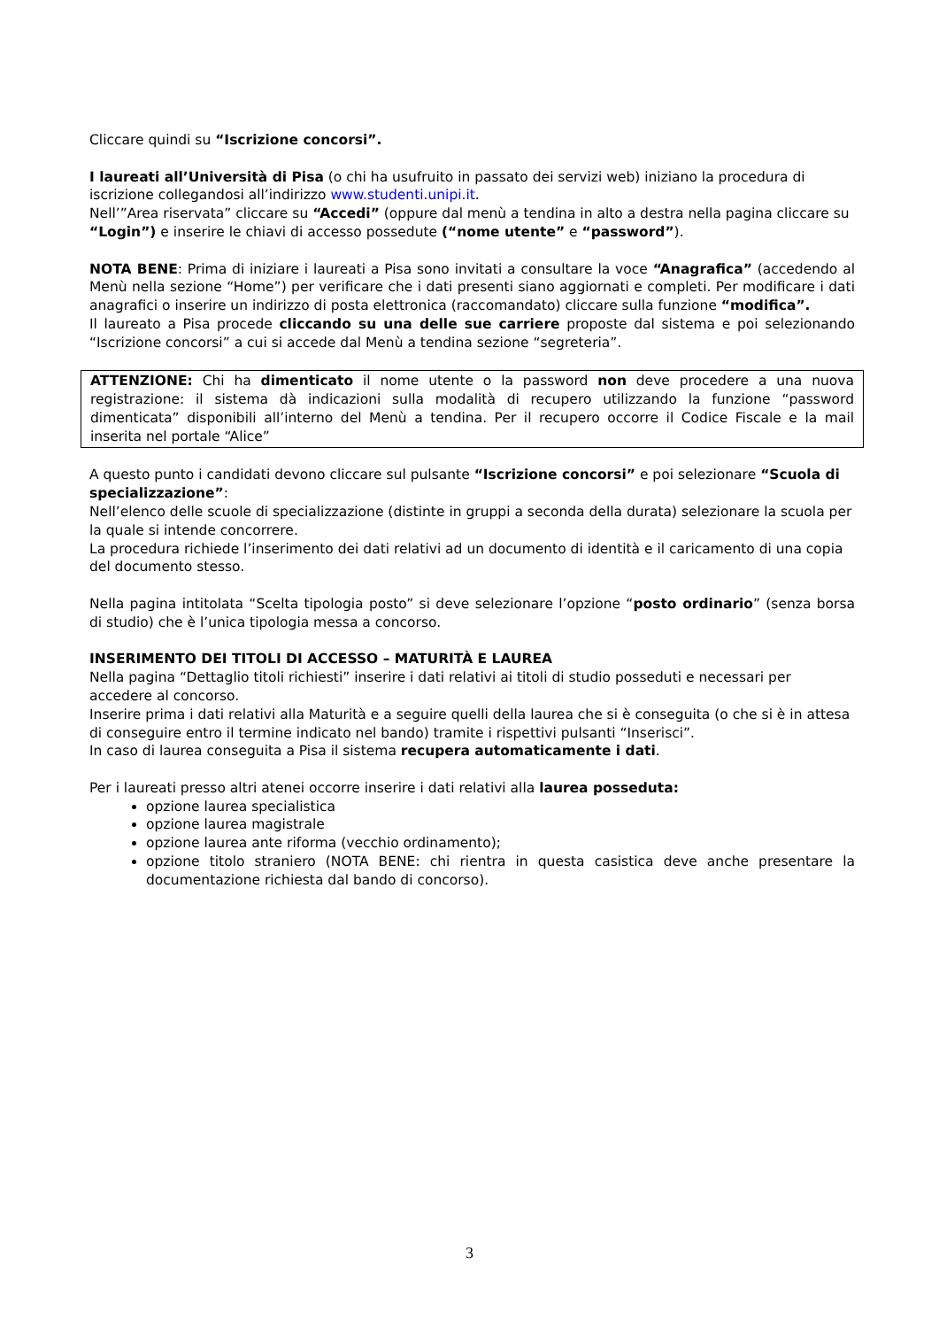Cliccare quindi su “Iscrizione concorsi”.
I laureati all’Università di Pisa (o chi ha usufruito in passato dei servizi web) iniziano la procedura di iscrizione collegandosi all’indirizzo www.studenti.unipi.it.
Nell’”Area riservata” cliccare su “Accedi” (oppure dal menù a tendina in alto a destra nella pagina cliccare su “Login”) e inserire le chiavi di accesso possedute (“nome utente” e “password”).
NOTA BENE: Prima di iniziare i laureati a Pisa sono invitati a consultare la voce “Anagrafica” (accedendo al Menù nella sezione “Home”) per verificare che i dati presenti siano aggiornati e completi. Per modificare i dati anagrafici o inserire un indirizzo di posta elettronica (raccomandato) cliccare sulla funzione “modifica”.
Il laureato a Pisa procede cliccando su una delle sue carriere proposte dal sistema e poi selezionando “Iscrizione concorsi” a cui si accede dal Menù a tendina sezione “segreteria”.
ATTENZIONE: Chi ha dimenticato il nome utente o la password non deve procedere a una nuova registrazione: il sistema dà indicazioni sulla modalità di recupero utilizzando la funzione “password dimenticata” disponibili all’interno del Menù a tendina. Per il recupero occorre il Codice Fiscale e la mail inserita nel portale “Alice”
A questo punto i candidati devono cliccare sul pulsante “Iscrizione concorsi” e poi selezionare “Scuola di specializzazione”:
Nell’elenco delle scuole di specializzazione (distinte in gruppi a seconda della durata) selezionare la scuola per la quale si intende concorrere.
La procedura richiede l’inserimento dei dati relativi ad un documento di identità e il caricamento di una copia del documento stesso.
Nella pagina intitolata “Scelta tipologia posto” si deve selezionare l’opzione “posto ordinario” (senza borsa di studio) che è l’unica tipologia messa a concorso.
INSERIMENTO DEI TITOLI DI ACCESSO – MATURITÀ E LAUREA
Nella pagina “Dettaglio titoli richiesti” inserire i dati relativi ai titoli di studio posseduti e necessari per accedere al concorso.
Inserire prima i dati relativi alla Maturità e a seguire quelli della laurea che si è conseguita (o che si è in attesa di conseguire entro il termine indicato nel bando) tramite i rispettivi pulsanti “Inserisci”.
In caso di laurea conseguita a Pisa il sistema recupera automaticamente i dati.
Per i laureati presso altri atenei occorre inserire i dati relativi alla laurea posseduta:
opzione laurea specialistica
opzione laurea magistrale
opzione laurea ante riforma (vecchio ordinamento);
opzione titolo straniero (NOTA BENE: chi rientra in questa casistica deve anche presentare la documentazione richiesta dal bando di concorso).
3